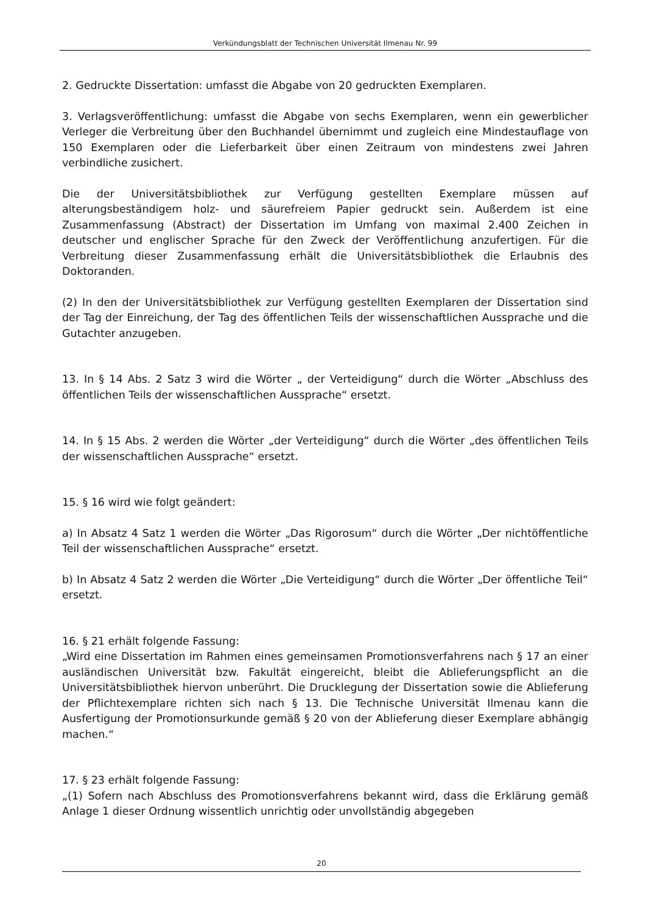Verkündungsblatt der Technischen Universität Ilmenau Nr. 99
2. Gedruckte Dissertation: umfasst die Abgabe von 20 gedruckten Exemplaren.
3. Verlagsveröffentlichung: umfasst die Abgabe von sechs Exemplaren, wenn ein gewerblicher Verleger die Verbreitung über den Buchhandel übernimmt und zugleich eine Mindestauflage von 150 Exemplaren oder die Lieferbarkeit über einen Zeitraum von mindestens zwei Jahren verbindliche zusichert.
Die der Universitätsbibliothek zur Verfügung gestellten Exemplare müssen auf alterungsbeständigem holz- und säurefreiem Papier gedruckt sein. Außerdem ist eine Zusammenfassung (Abstract) der Dissertation im Umfang von maximal 2.400 Zeichen in deutscher und englischer Sprache für den Zweck der Veröffentlichung anzufertigen. Für die Verbreitung dieser Zusammenfassung erhält die Universitätsbibliothek die Erlaubnis des Doktoranden.
(2) In den der Universitätsbibliothek zur Verfügung gestellten Exemplaren der Dissertation sind der Tag der Einreichung, der Tag des öffentlichen Teils der wissenschaftlichen Aussprache und die Gutachter anzugeben.
13. In § 14 Abs. 2 Satz 3 wird die Wörter „ der Verteidigung“ durch die Wörter „Abschluss des öffentlichen Teils der wissenschaftlichen Aussprache“ ersetzt.
14. In § 15 Abs. 2 werden die Wörter „der Verteidigung“ durch die Wörter „des öffentlichen Teils der wissenschaftlichen Aussprache“ ersetzt.
15. § 16 wird wie folgt geändert:
a) In Absatz 4 Satz 1 werden die Wörter „Das Rigorosum“ durch die Wörter „Der nichtöffentliche Teil der wissenschaftlichen Aussprache“ ersetzt.
b) In Absatz 4 Satz 2 werden die Wörter „Die Verteidigung“ durch die Wörter „Der öffentliche Teil“ ersetzt.
16. § 21 erhält folgende Fassung:
„Wird eine Dissertation im Rahmen eines gemeinsamen Promotionsverfahrens nach § 17 an einer ausländischen Universität bzw. Fakultät eingereicht, bleibt die Ablieferungspflicht an die Universitätsbibliothek hiervon unberührt. Die Drucklegung der Dissertation sowie die Ablieferung der Pflichtexemplare richten sich nach § 13. Die Technische Universität Ilmenau kann die Ausfertigung der Promotionsurkunde gemäß § 20 von der Ablieferung dieser Exemplare abhängig machen.“
17. § 23 erhält folgende Fassung:
„(1) Sofern nach Abschluss des Promotionsverfahrens bekannt wird, dass die Erklärung gemäß Anlage 1 dieser Ordnung wissentlich unrichtig oder unvollständig abgegeben
20